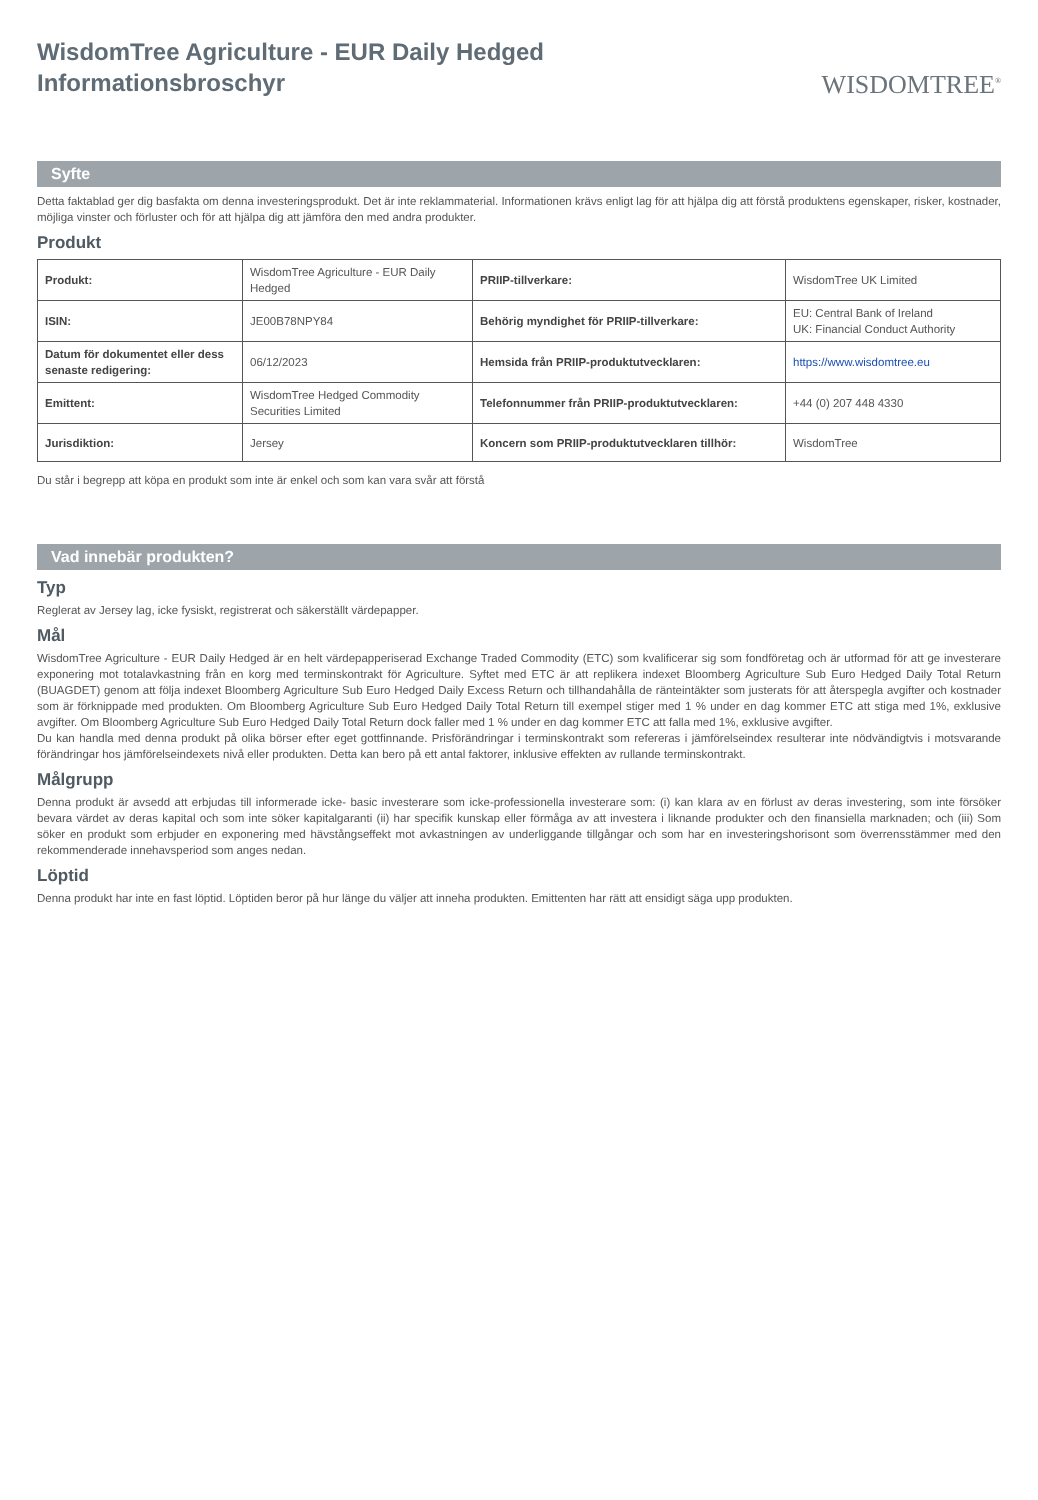WisdomTree Agriculture - EUR Daily Hedged
Informationsbroschyr
WISDOMTREE<sup>®</sup>
Syfte
Detta faktablad ger dig basfakta om denna investeringsprodukt. Det är inte reklammaterial. Informationen krävs enligt lag för att hjälpa dig att förstå produktens egenskaper, risker, kostnader, möjliga vinster och förluster och för att hjälpa dig att jämföra den med andra produkter.
Produkt
| Produkt: | WisdomTree Agriculture - EUR Daily Hedged | PRIIP-tillverkare: | WisdomTree UK Limited |
| ISIN: | JE00B78NPY84 | Behörig myndighet för PRIIP-tillverkare: | EU: Central Bank of Ireland UK: Financial Conduct Authority |
| Datum för dokumentet eller dess senaste redigering: | 06/12/2023 | Hemsida från PRIIP-produktutvecklaren: | https://www.wisdomtree.eu |
| Emittent: | WisdomTree Hedged Commodity Securities Limited | Telefonnummer från PRIIP-produktutvecklaren: | +44 (0) 207 448 4330 |
| Jurisdiktion: | Jersey | Koncern som PRIIP-produktutvecklaren tillhör: | WisdomTree |
Du står i begrepp att köpa en produkt som inte är enkel och som kan vara svår att förstå
Vad innebär produkten?
Typ
Reglerat av Jersey lag, icke fysiskt, registrerat och säkerställt värdepapper.
Mål
WisdomTree Agriculture - EUR Daily Hedged är en helt värdepapperiserad Exchange Traded Commodity (ETC) som kvalificerar sig som fondföretag och är utformad för att ge investerare exponering mot totalavkastning från en korg med terminskontrakt för Agriculture. Syftet med ETC är att replikera indexet Bloomberg Agriculture Sub Euro Hedged Daily Total Return (BUAGDET) genom att följa indexet Bloomberg Agriculture Sub Euro Hedged Daily Excess Return och tillhandahålla de ränteintäkter som justerats för att återspegla avgifter och kostnader som är förknippade med produkten. Om Bloomberg Agriculture Sub Euro Hedged Daily Total Return till exempel stiger med 1 % under en dag kommer ETC att stiga med 1%, exklusive avgifter. Om Bloomberg Agriculture Sub Euro Hedged Daily Total Return dock faller med 1 % under en dag kommer ETC att falla med 1%, exklusive avgifter.
Du kan handla med denna produkt på olika börser efter eget gottfinnande. Prisförändringar i terminskontrakt som refereras i jämförelseindex resulterar inte nödvändigtvis i motsvarande förändringar hos jämförelseindexets nivå eller produkten. Detta kan bero på ett antal faktorer, inklusive effekten av rullande terminskontrakt.
Målgrupp
Denna produkt är avsedd att erbjudas till informerade icke- basic investerare som icke-professionella investerare som: (i) kan klara av en förlust av deras investering, som inte försöker bevara värdet av deras kapital och som inte söker kapitalgaranti (ii) har specifik kunskap eller förmåga av att investera i liknande produkter och den finansiella marknaden; och (iii) Som söker en produkt som erbjuder en exponering med hävstångseffekt mot avkastningen av underliggande tillgångar och som har en investeringshorisont som överrensstämmer med den rekommenderade innehavsperiod som anges nedan.
Löptid
Denna produkt har inte en fast löptid. Löptiden beror på hur länge du väljer att inneha produkten. Emittenten har rätt att ensidigt säga upp produkten.